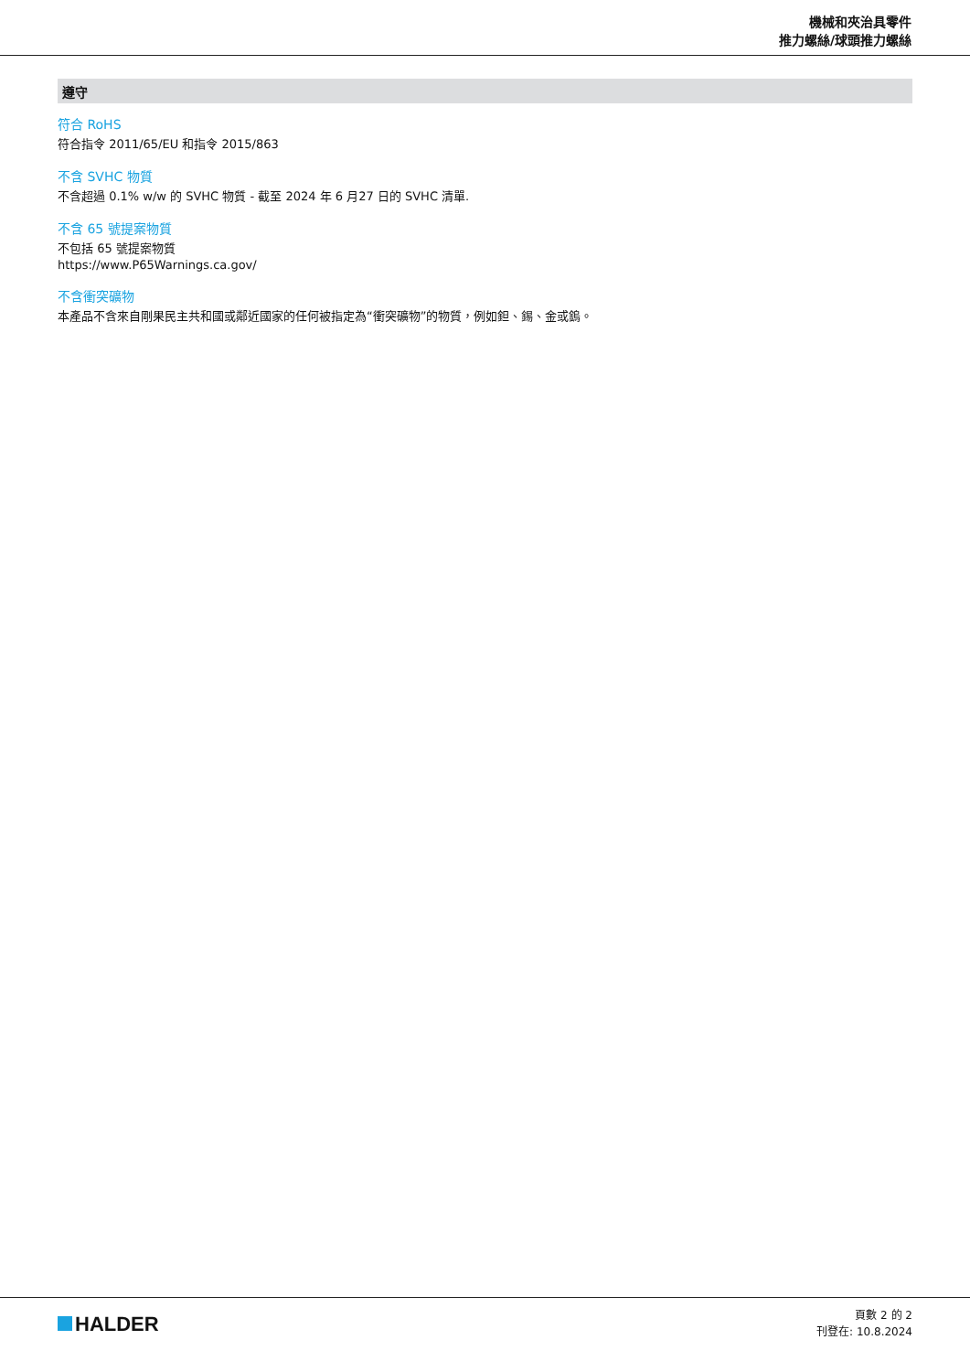機械和夾治具零件
推力螺絲/球頭推力螺絲
遵守
符合 RoHS
符合指令 2011/65/EU 和指令 2015/863
不含 SVHC 物質
不含超過 0.1% w/w 的 SVHC 物質 - 截至 2024 年 6 月27 日的 SVHC 清單.
不含 65 號提案物質
不包括 65 號提案物質
https://www.P65Warnings.ca.gov/
不含衝突礦物
本產品不含來自剛果民主共和國或鄰近國家的任何被指定為“衝突礦物”的物質，例如鉭、錫、金或鎢。
HALDER
頁數 2 的 2
刊登在: 10.8.2024